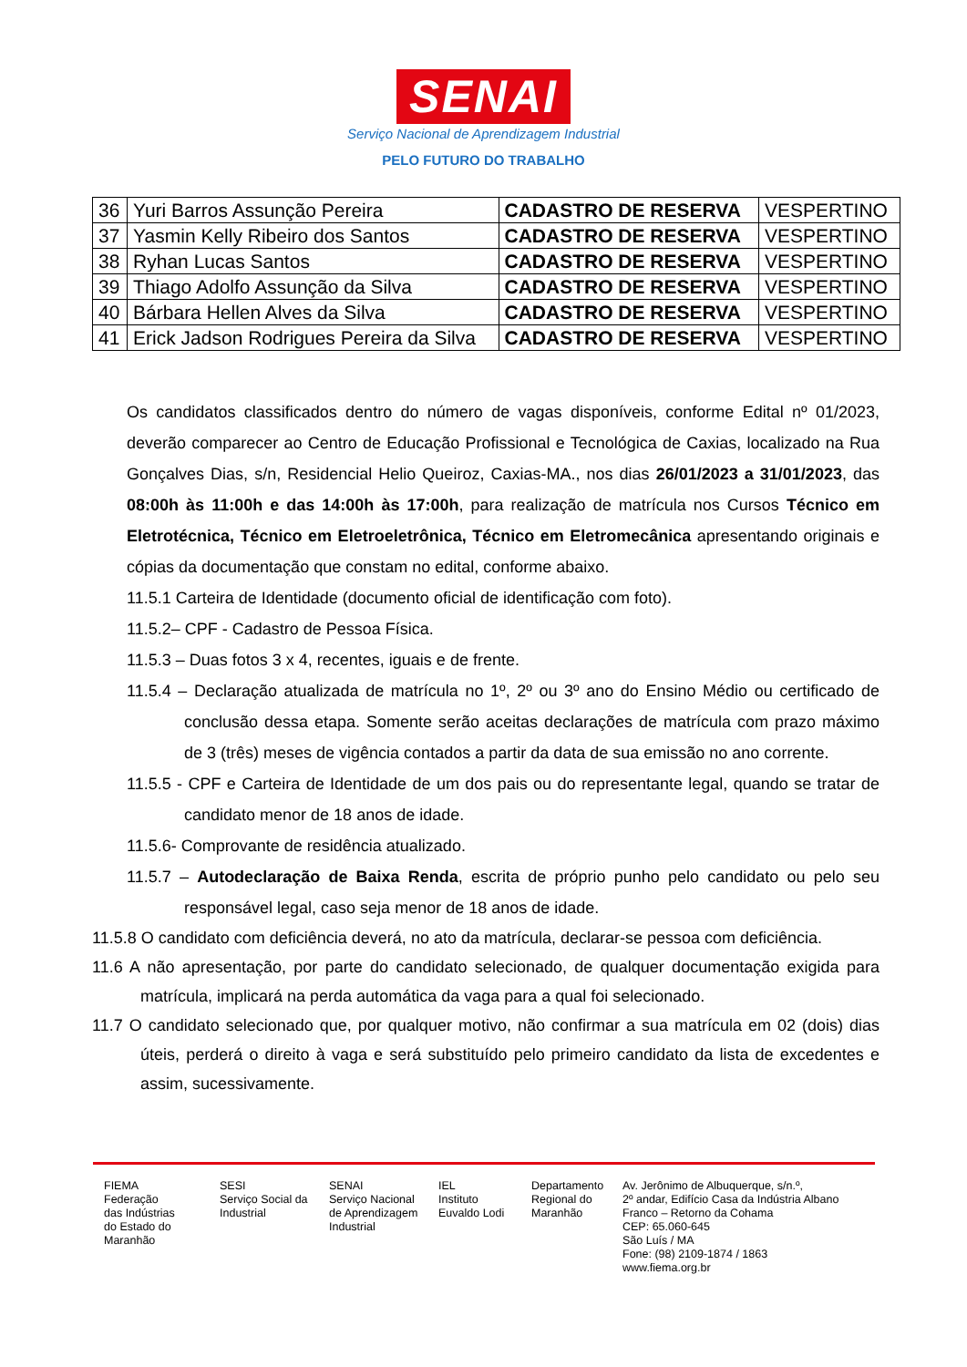SENAI
Serviço Nacional de Aprendizagem Industrial
PELO FUTURO DO TRABALHO
| 36 | Yuri Barros Assunção Pereira | CADASTRO DE RESERVA | VESPERTINO |
| 37 | Yasmin Kelly Ribeiro dos Santos | CADASTRO DE RESERVA | VESPERTINO |
| 38 | Ryhan Lucas Santos | CADASTRO DE RESERVA | VESPERTINO |
| 39 | Thiago Adolfo Assunção da Silva | CADASTRO DE RESERVA | VESPERTINO |
| 40 | Bárbara Hellen Alves da Silva | CADASTRO DE RESERVA | VESPERTINO |
| 41 | Erick Jadson Rodrigues Pereira da Silva | CADASTRO DE RESERVA | VESPERTINO |
Os candidatos classificados dentro do número de vagas disponíveis, conforme Edital nº 01/2023, deverão comparecer ao Centro de Educação Profissional e Tecnológica de Caxias, localizado na Rua Gonçalves Dias, s/n, Residencial Helio Queiroz, Caxias-MA., nos dias 26/01/2023 a 31/01/2023, das 08:00h às 11:00h e das 14:00h às 17:00h, para realização de matrícula nos Cursos Técnico em Eletrotécnica, Técnico em Eletroeletrônica, Técnico em Eletromecânica apresentando originais e cópias da documentação que constam no edital, conforme abaixo.
11.5.1 Carteira de Identidade (documento oficial de identificação com foto).
11.5.2– CPF - Cadastro de Pessoa Física.
11.5.3 – Duas fotos 3 x 4, recentes, iguais e de frente.
11.5.4 – Declaração atualizada de matrícula no 1º, 2º ou 3º ano do Ensino Médio ou certificado de conclusão dessa etapa. Somente serão aceitas declarações de matrícula com prazo máximo de 3 (três) meses de vigência contados a partir da data de sua emissão no ano corrente.
11.5.5 - CPF e Carteira de Identidade de um dos pais ou do representante legal, quando se tratar de candidato menor de 18 anos de idade.
11.5.6- Comprovante de residência atualizado.
11.5.7 – Autodeclaração de Baixa Renda, escrita de próprio punho pelo candidato ou pelo seu responsável legal, caso seja menor de 18 anos de idade.
11.5.8 O candidato com deficiência deverá, no ato da matrícula, declarar-se pessoa com deficiência.
11.6 A não apresentação, por parte do candidato selecionado, de qualquer documentação exigida para matrícula, implicará na perda automática da vaga para a qual foi selecionado.
11.7 O candidato selecionado que, por qualquer motivo, não confirmar a sua matrícula em 02 (dois) dias úteis, perderá o direito à vaga e será substituído pelo primeiro candidato da lista de excedentes e assim, sucessivamente.
FIEMA
Federação
das Indústrias
do Estado do
Maranhão
SESI
Serviço Social da
Industrial
SENAI
Serviço Nacional
de Aprendizagem
Industrial
IEL
Instituto
Euvaldo Lodi
Departamento
Regional do
Maranhão
Av. Jerônimo de Albuquerque, s/n.º,
2º andar, Edifício Casa da Indústria Albano
Franco – Retorno da Cohama
CEP: 65.060-645
São Luís / MA
Fone: (98) 2109-1874 / 1863
www.fiema.org.br